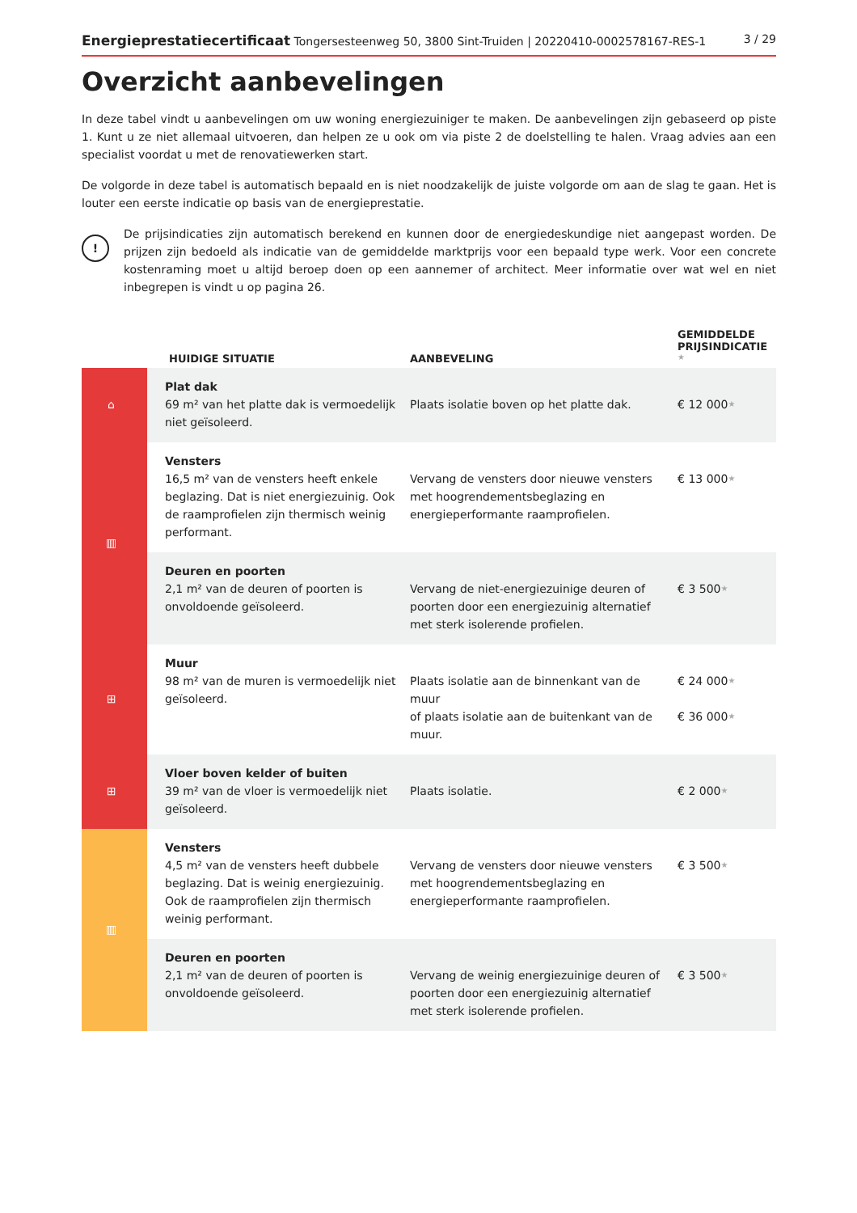Energieprestatiecertificaat Tongersesteenweg 50, 3800 Sint-Truiden | 20220410-0002578167-RES-1 3 / 29
Overzicht aanbevelingen
In deze tabel vindt u aanbevelingen om uw woning energiezuiniger te maken. De aanbevelingen zijn gebaseerd op piste 1. Kunt u ze niet allemaal uitvoeren, dan helpen ze u ook om via piste 2 de doelstelling te halen. Vraag advies aan een specialist voordat u met de renovatiewerken start.
De volgorde in deze tabel is automatisch bepaald en is niet noodzakelijk de juiste volgorde om aan de slag te gaan. Het is louter een eerste indicatie op basis van de energieprestatie.
!
De prijsindicaties zijn automatisch berekend en kunnen door de energiedeskundige niet aangepast worden. De prijzen zijn bedoeld als indicatie van de gemiddelde marktprijs voor een bepaald type werk. Voor een concrete kostenraming moet u altijd beroep doen op een aannemer of architect. Meer informatie over wat wel en niet inbegrepen is vindt u op pagina 26.
| | HUIDIGE SITUATIE | AANBEVELING | GEMIDDELDE PRIJSINDICATIE ★ |
| --- | --- | --- | --- |
| ⌂ | Plat dak 69 m² van het platte dak is vermoedelijk niet geïsoleerd. | Plaats isolatie boven op het platte dak. | € 12 000 ★ |
| ▥ | Vensters 16,5 m² van de vensters heeft enkele beglazing. Dat is niet energiezuinig. Ook de raamprofielen zijn thermisch weinig performant. | Vervang de vensters door nieuwe vensters met hoogrendementsbeglazing en energieperformante raamprofielen. | € 13 000 ★ |
| | Deuren en poorten 2,1 m² van de deuren of poorten is onvoldoende geïsoleerd. | Vervang de niet-energiezuinige deuren of poorten door een energiezuinig alternatief met sterk isolerende profielen. | € 3 500 ★ |
| ⊞ | Muur 98 m² van de muren is vermoedelijk niet geïsoleerd. | Plaats isolatie aan de binnenkant van de muur of plaats isolatie aan de buitenkant van de muur. | € 24 000 ★ € 36 000 ★ |
| ⊞ | Vloer boven kelder of buiten 39 m² van de vloer is vermoedelijk niet geïsoleerd. | Plaats isolatie. | € 2 000 ★ |
| ▥ | Vensters 4,5 m² van de vensters heeft dubbele beglazing. Dat is weinig energiezuinig. Ook de raamprofielen zijn thermisch weinig performant. | Vervang de vensters door nieuwe vensters met hoogrendementsbeglazing en energieperformante raamprofielen. | € 3 500 ★ |
| | Deuren en poorten 2,1 m² van de deuren of poorten is onvoldoende geïsoleerd. | Vervang de weinig energiezuinige deuren of poorten door een energiezuinig alternatief met sterk isolerende profielen. | € 3 500 ★ |